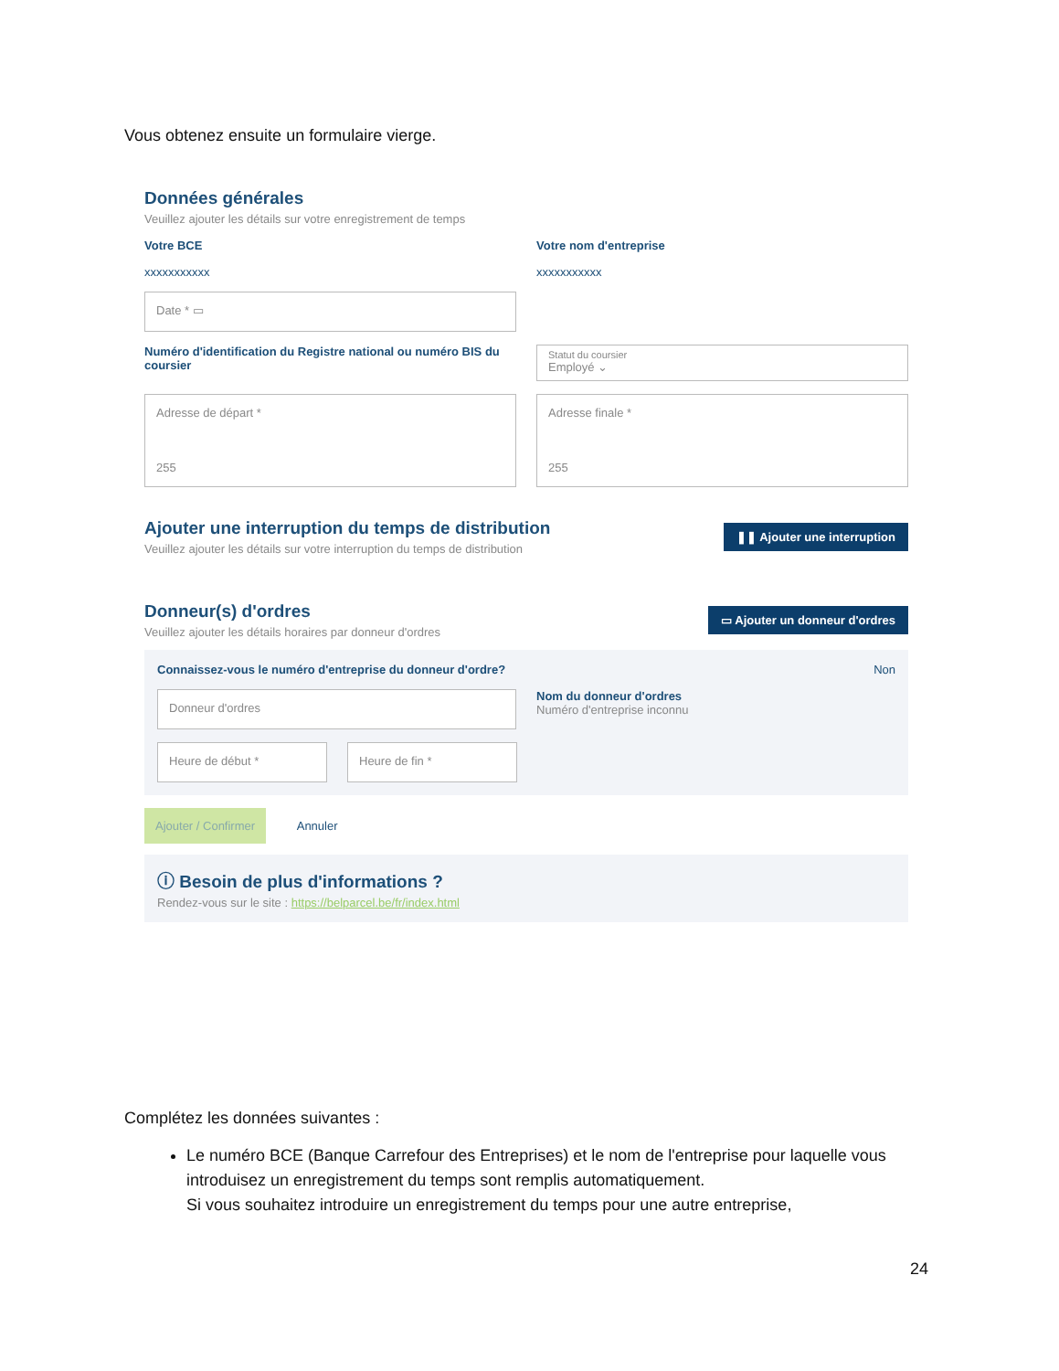Vous obtenez ensuite un formulaire vierge.
Données générales
Veuillez ajouter les détails sur votre enregistrement de temps
Votre BCE
xxxxxxxxxxx
Votre nom d'entreprise
xxxxxxxxxxx
Date * ▭
Numéro d'identification du Registre national ou numéro BIS du coursier
Statut du coursier
Employé ⌄
Adresse de départ *
255
Adresse finale *
255
Ajouter une interruption du temps de distribution
Veuillez ajouter les détails sur votre interruption du temps de distribution
❚❚ Ajouter une interruption
Donneur(s) d'ordres
Veuillez ajouter les détails horaires par donneur d'ordres
▭ Ajouter un donneur d'ordres
Connaissez-vous le numéro d'entreprise du donneur d'ordre? Non
Donneur d'ordres
Nom du donneur d'ordres
Numéro d'entreprise inconnu
Heure de début * Heure de fin *
Ajouter / Confirmer Annuler
ⓘ Besoin de plus d'informations ?
Rendez-vous sur le site : https://belparcel.be/fr/index.html
Complétez les données suivantes :
Le numéro BCE (Banque Carrefour des Entreprises) et le nom de l'entreprise pour laquelle vous introduisez un enregistrement du temps sont remplis automatiquement.
Si vous souhaitez introduire un enregistrement du temps pour une autre entreprise,
24